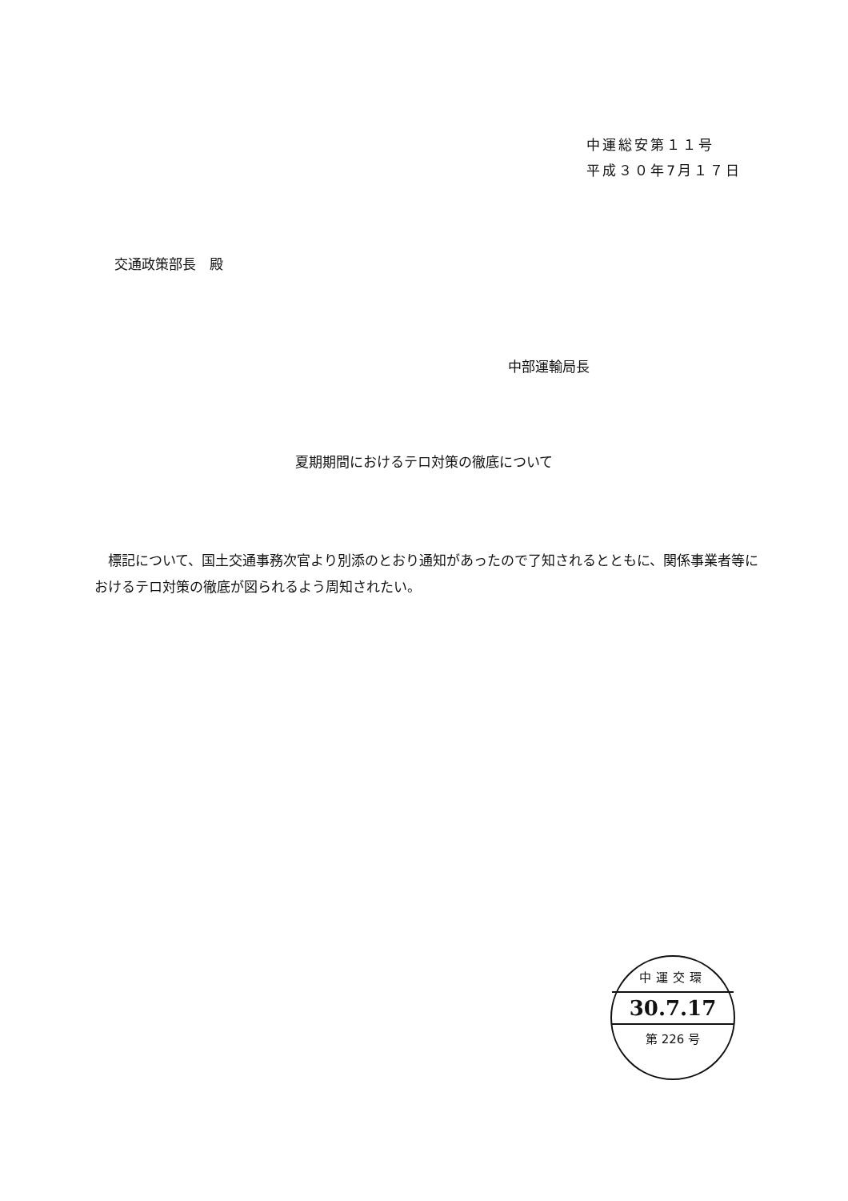中運総安第１１号
平成３０年7月１７日
交通政策部長　殿
中部運輸局長
夏期期間におけるテロ対策の徹底について
　標記について、国土交通事務次官より別添のとおり通知があったので了知されるとともに、関係事業者等におけるテロ対策の徹底が図られるよう周知されたい。
中運交環
30.7.17
第 226 号